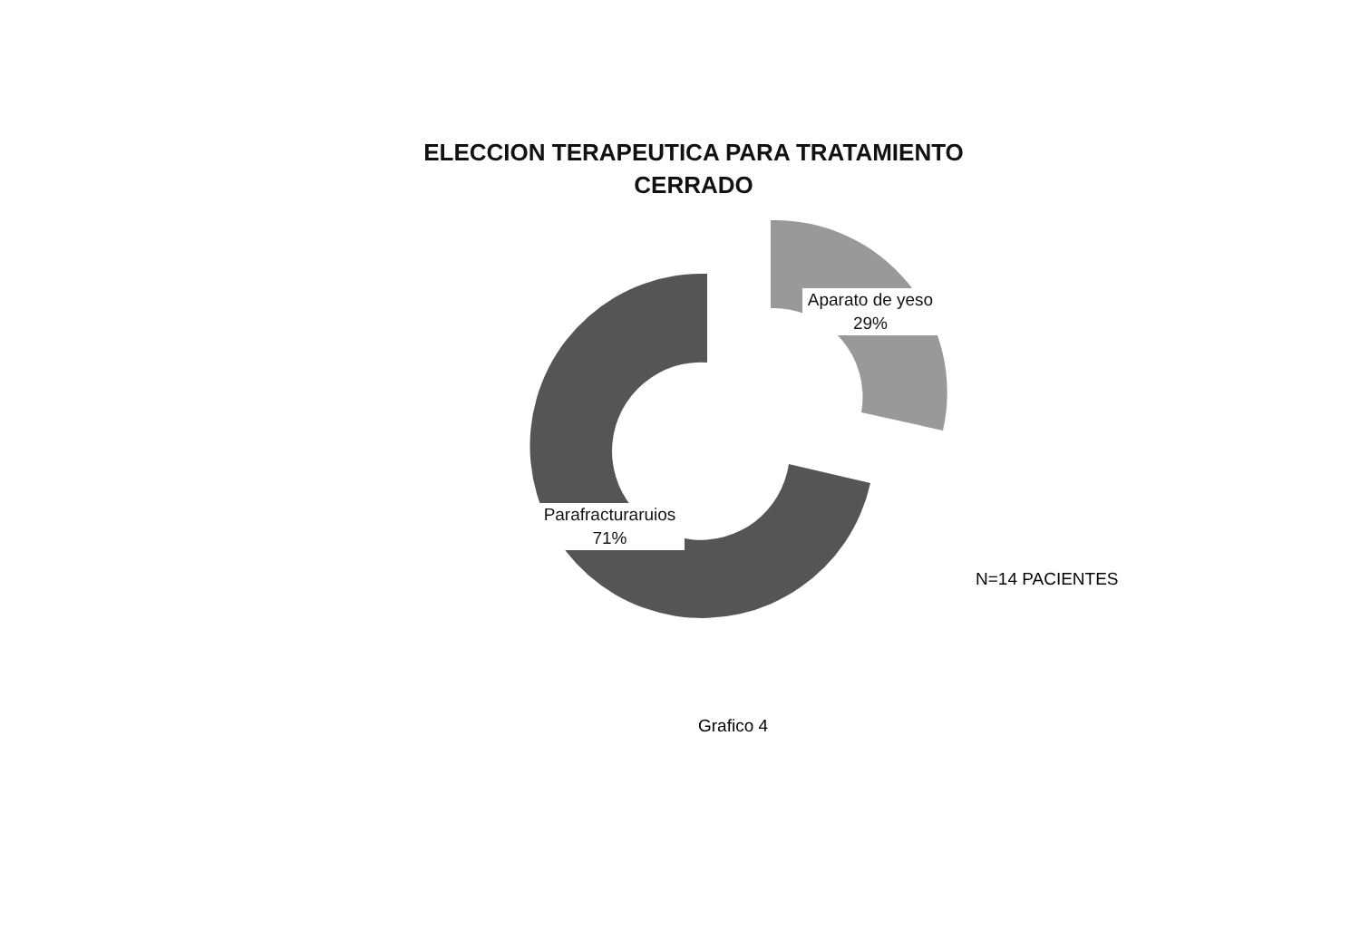ELECCION TERAPEUTICA PARA TRATAMIENTO CERRADO
Aparato de yeso
29%
Parafracturaruios
71%
N=14 PACIENTES
Grafico 4